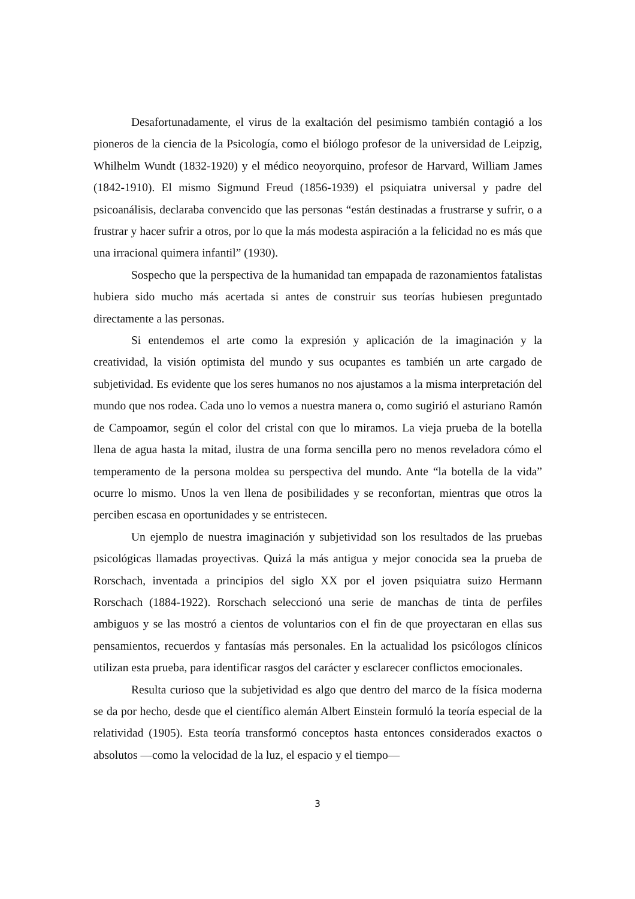Desafortunadamente, el virus de la exaltación del pesimismo también contagió a los pioneros de la ciencia de la Psicología, como el biólogo profesor de la universidad de Leipzig, Whilhelm Wundt (1832-1920) y el médico neoyorquino, profesor de Harvard, William James (1842-1910). El mismo Sigmund Freud (1856-1939) el psiquiatra universal y padre del psicoanálisis, declaraba convencido que las personas “están destinadas a frustrarse y sufrir, o a frustrar y hacer sufrir a otros, por lo que la más modesta aspiración a la felicidad no es más que una irracional quimera infantil” (1930).
Sospecho que la perspectiva de la humanidad tan empapada de razonamientos fatalistas hubiera sido mucho más acertada si antes de construir sus teorías hubiesen preguntado directamente a las personas.
Si entendemos el arte como la expresión y aplicación de la imaginación y la creatividad, la visión optimista del mundo y sus ocupantes es también un arte cargado de subjetividad. Es evidente que los seres humanos no nos ajustamos a la misma interpretación del mundo que nos rodea. Cada uno lo vemos a nuestra manera o, como sugirió el asturiano Ramón de Campoamor, según el color del cristal con que lo miramos. La vieja prueba de la botella llena de agua hasta la mitad, ilustra de una forma sencilla pero no menos reveladora cómo el temperamento de la persona moldea su perspectiva del mundo. Ante “la botella de la vida” ocurre lo mismo. Unos la ven llena de posibilidades y se reconfortan, mientras que otros la perciben escasa en oportunidades y se entristecen.
Un ejemplo de nuestra imaginación y subjetividad son los resultados de las pruebas psicológicas llamadas proyectivas. Quizá la más antigua y mejor conocida sea la prueba de Rorschach, inventada a principios del siglo XX por el joven psiquiatra suizo Hermann Rorschach (1884-1922). Rorschach seleccionó una serie de manchas de tinta de perfiles ambiguos y se las mostró a cientos de voluntarios con el fin de que proyectaran en ellas sus pensamientos, recuerdos y fantasías más personales. En la actualidad los psicólogos clínicos utilizan esta prueba, para identificar rasgos del carácter y esclarecer conflictos emocionales.
Resulta curioso que la subjetividad es algo que dentro del marco de la física moderna se da por hecho, desde que el científico alemán Albert Einstein formuló la teoría especial de la relatividad (1905). Esta teoría transformó conceptos hasta entonces considerados exactos o absolutos —como la velocidad de la luz, el espacio y el tiempo—
3